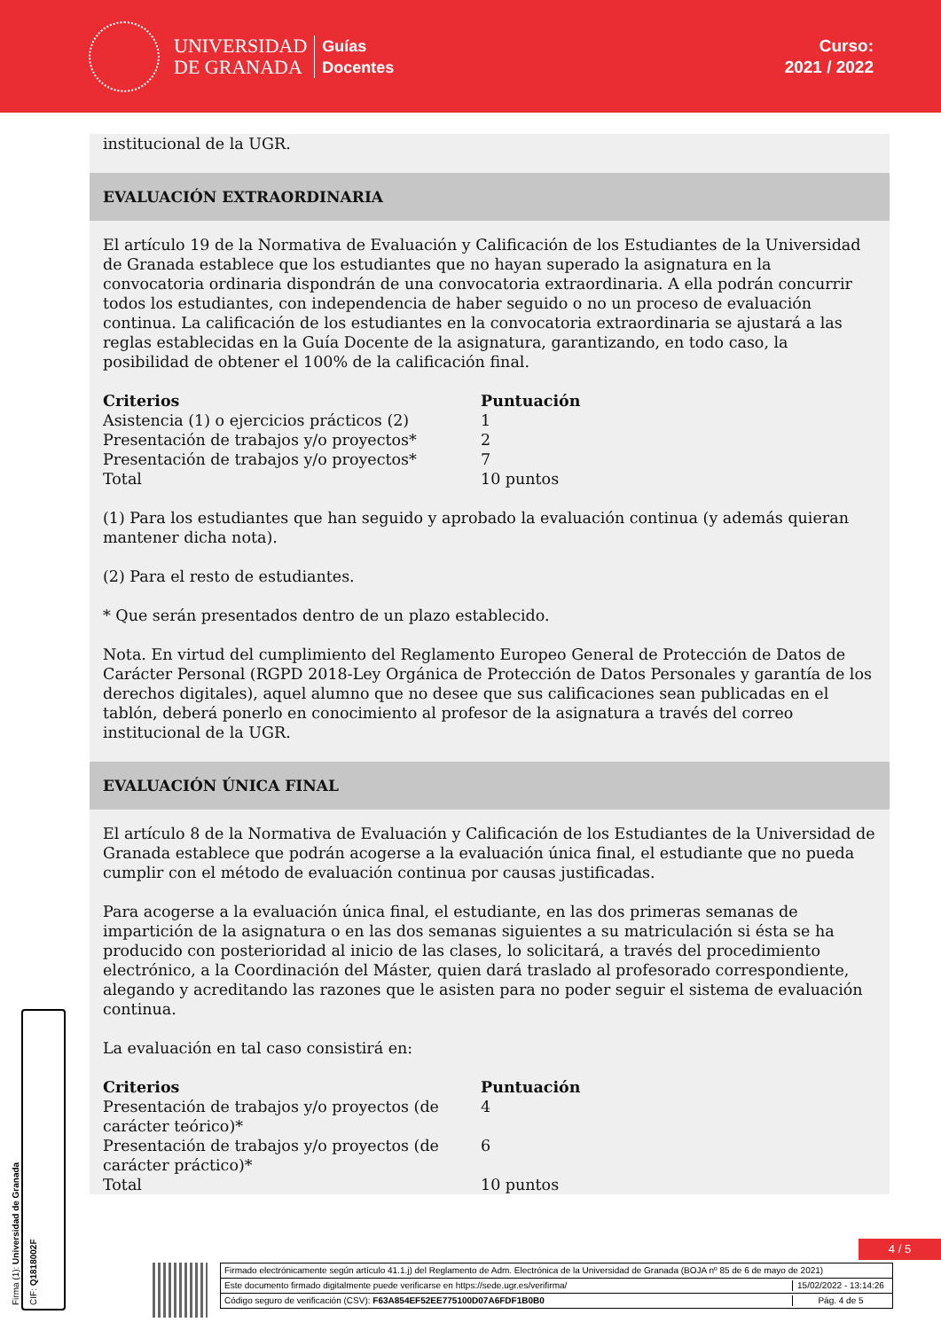UNIVERSIDAD
DE GRANADA
Guías
Docentes
Curso:
2021 / 2022
institucional de la UGR.
EVALUACIÓN EXTRAORDINARIA
El artículo 19 de la Normativa de Evaluación y Calificación de los Estudiantes de la Universidad de Granada establece que los estudiantes que no hayan superado la asignatura en la convocatoria ordinaria dispondrán de una convocatoria extraordinaria. A ella podrán concurrir todos los estudiantes, con independencia de haber seguido o no un proceso de evaluación continua. La calificación de los estudiantes en la convocatoria extraordinaria se ajustará a las reglas establecidas en la Guía Docente de la asignatura, garantizando, en todo caso, la posibilidad de obtener el 100% de la calificación final.
| Criterios | Puntuación |
| --- | --- |
| Asistencia (1) o ejercicios prácticos (2) | 1 |
| Presentación de trabajos y/o proyectos* | 2 |
| Presentación de trabajos y/o proyectos* | 7 |
| Total | 10 puntos |
(1) Para los estudiantes que han seguido y aprobado la evaluación continua (y además quieran mantener dicha nota).
(2) Para el resto de estudiantes.
* Que serán presentados dentro de un plazo establecido.
Nota. En virtud del cumplimiento del Reglamento Europeo General de Protección de Datos de Carácter Personal (RGPD 2018-Ley Orgánica de Protección de Datos Personales y garantía de los derechos digitales), aquel alumno que no desee que sus calificaciones sean publicadas en el tablón, deberá ponerlo en conocimiento al profesor de la asignatura a través del correo institucional de la UGR.
EVALUACIÓN ÚNICA FINAL
El artículo 8 de la Normativa de Evaluación y Calificación de los Estudiantes de la Universidad de Granada establece que podrán acogerse a la evaluación única final, el estudiante que no pueda cumplir con el método de evaluación continua por causas justificadas.
Para acogerse a la evaluación única final, el estudiante, en las dos primeras semanas de impartición de la asignatura o en las dos semanas siguientes a su matriculación si ésta se ha producido con posterioridad al inicio de las clases, lo solicitará, a través del procedimiento electrónico, a la Coordinación del Máster, quien dará traslado al profesorado correspondiente, alegando y acreditando las razones que le asisten para no poder seguir el sistema de evaluación continua.
La evaluación en tal caso consistirá en:
| Criterios | Puntuación |
| --- | --- |
| Presentación de trabajos y/o proyectos (de carácter teórico)* | 4 |
| Presentación de trabajos y/o proyectos (de carácter práctico)* | 6 |
| Total | 10 puntos |
Firma (1): Universidad de Granada
CIF: Q1818002F
4 / 5
Firmado electrónicamente según artículo 41.1.j) del Reglamento de Adm. Electrónica de la Universidad de Granada (BOJA nº 85 de 6 de mayo de 2021)
Este documento firmado digitalmente puede verificarse en https://sede.ugr.es/verifirma/ 15/02/2022 - 13:14:26
Código seguro de verificación (CSV): F63A854EF52EE775100D07A6FDF1B0B0 Pág. 4 de 5